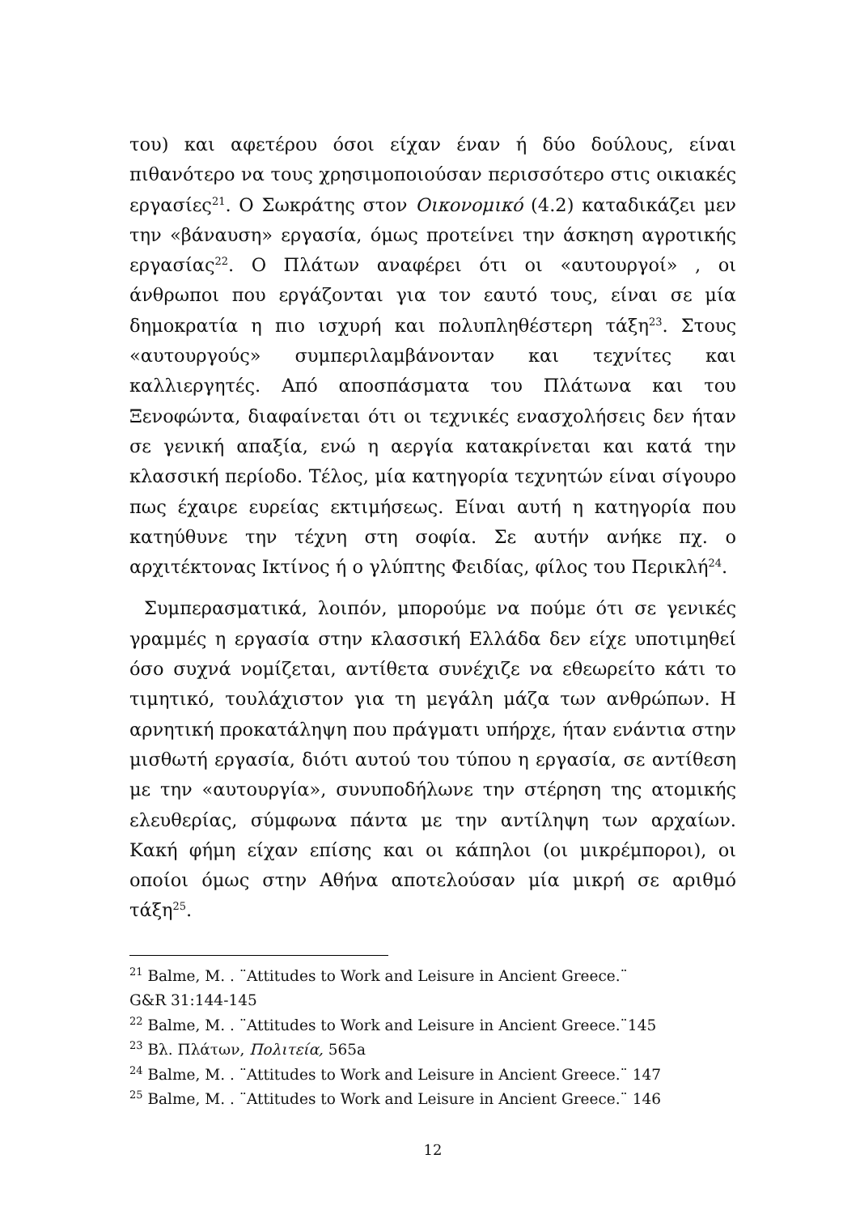του) και αφετέρου όσοι είχαν έναν ή δύο δούλους, είναι πιθανότερο να τους χρησιμοποιούσαν περισσότερο στις οικιακές εργασίες<sup>21</sup>. Ο Σωκράτης στον Οικονομικό (4.2) καταδικάζει μεν την «βάναυση» εργασία, όμως προτείνει την άσκηση αγροτικής εργασίας<sup>22</sup>. Ο Πλάτων αναφέρει ότι οι «αυτουργοί» , οι άνθρωποι που εργάζονται για τον εαυτό τους, είναι σε μία δημοκρατία η πιο ισχυρή και πολυπληθέστερη τάξη<sup>23</sup>. Στους «αυτουργούς» συμπεριλαμβάνονταν και τεχνίτες και καλλιεργητές. Από αποσπάσματα του Πλάτωνα και του Ξενοφώντα, διαφαίνεται ότι οι τεχνικές ενασχολήσεις δεν ήταν σε γενική απαξία, ενώ η αεργία κατακρίνεται και κατά την κλασσική περίοδο. Τέλος, μία κατηγορία τεχνητών είναι σίγουρο πως έχαιρε ευρείας εκτιμήσεως. Είναι αυτή η κατηγορία που κατηύθυνε την τέχνη στη σοφία. Σε αυτήν ανήκε πχ. ο αρχιτέκτονας Ικτίνος ή ο γλύπτης Φειδίας, φίλος του Περικλή<sup>24</sup>.
Συμπερασματικά, λοιπόν, μπορούμε να πούμε ότι σε γενικές γραμμές η εργασία στην κλασσική Ελλάδα δεν είχε υποτιμηθεί όσο συχνά νομίζεται, αντίθετα συνέχιζε να εθεωρείτο κάτι το τιμητικό, τουλάχιστον για τη μεγάλη μάζα των ανθρώπων. Η αρνητική προκατάληψη που πράγματι υπήρχε, ήταν ενάντια στην μισθωτή εργασία, διότι αυτού του τύπου η εργασία, σε αντίθεση με την «αυτουργία», συνυποδήλωνε την στέρηση της ατομικής ελευθερίας, σύμφωνα πάντα με την αντίληψη των αρχαίων. Κακή φήμη είχαν επίσης και οι κάπηλοι (οι μικρέμποροι), οι οποίοι όμως στην Αθήνα αποτελούσαν μία μικρή σε αριθμό τάξη<sup>25</sup>.
<sup>21</sup> Balme, M. . ¨Attitudes to Work and Leisure in Ancient Greece.¨
G&R 31:144-145
<sup>22</sup> Balme, M. . ¨Attitudes to Work and Leisure in Ancient Greece.¨145
<sup>23</sup> Βλ. Πλάτων, Πολιτεία, 565a
<sup>24</sup> Balme, M. . ¨Attitudes to Work and Leisure in Ancient Greece.¨ 147
<sup>25</sup> Balme, M. . ¨Attitudes to Work and Leisure in Ancient Greece.¨ 146
12